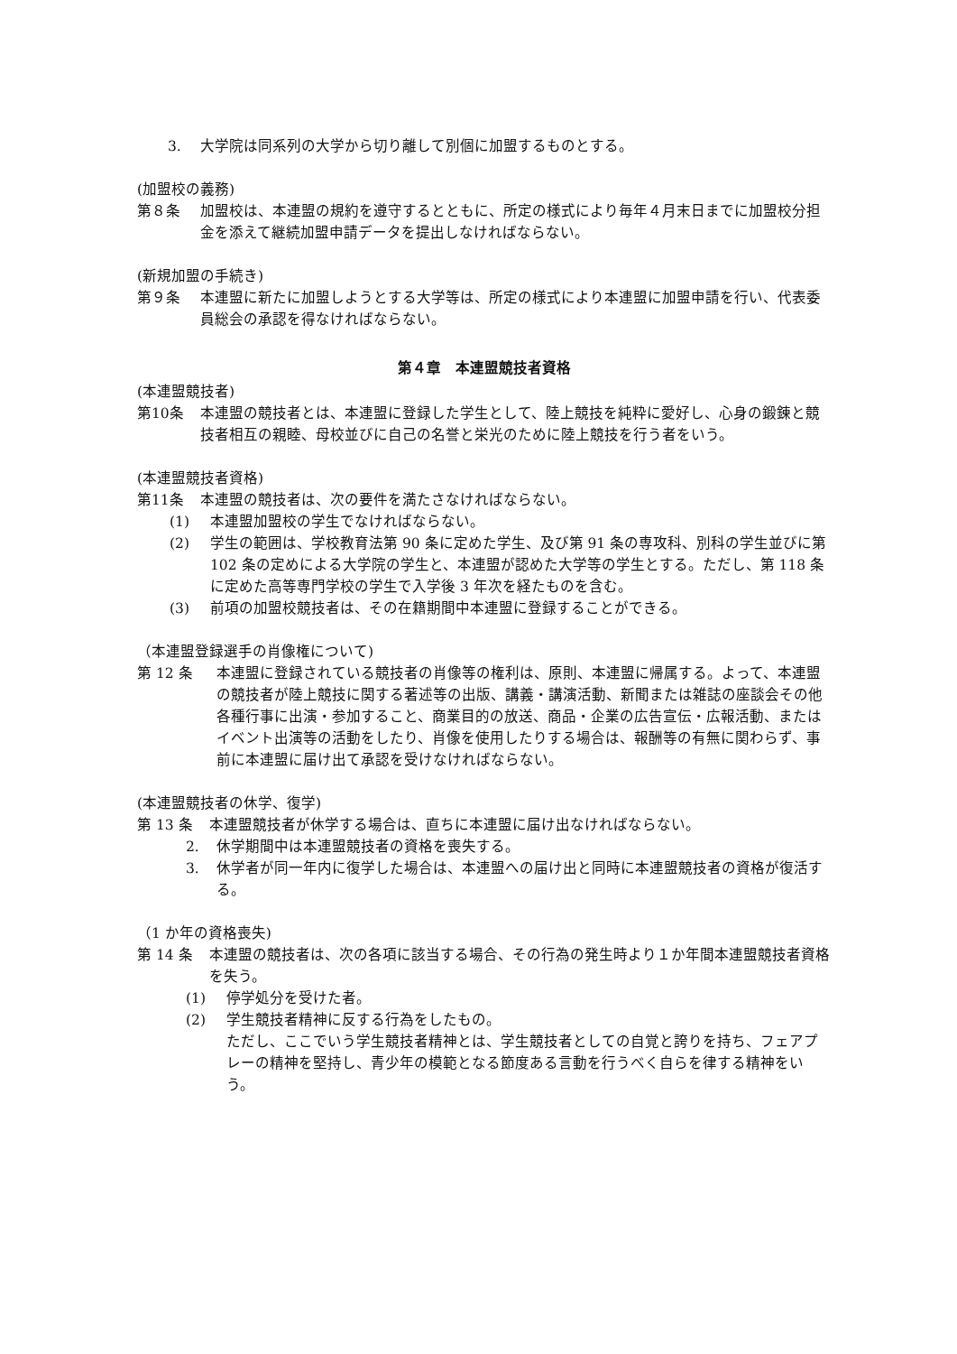3. 大学院は同系列の大学から切り離して別個に加盟するものとする。
(加盟校の義務)
第８条 加盟校は、本連盟の規約を遵守するとともに、所定の様式により毎年４月末日までに加盟校分担金を添えて継続加盟申請データを提出しなければならない。
(新規加盟の手続き)
第９条 本連盟に新たに加盟しようとする大学等は、所定の様式により本連盟に加盟申請を行い、代表委員総会の承認を得なければならない。
第４章　本連盟競技者資格
(本連盟競技者)
第10条 本連盟の競技者とは、本連盟に登録した学生として、陸上競技を純粋に愛好し、心身の鍛錬と競技者相互の親睦、母校並びに自己の名誉と栄光のために陸上競技を行う者をいう。
(本連盟競技者資格)
第11条 本連盟の競技者は、次の要件を満たさなければならない。
(1) 本連盟加盟校の学生でなければならない。
(2) 学生の範囲は、学校教育法第 90 条に定めた学生、及び第 91 条の専攻科、別科の学生並びに第 102 条の定めによる大学院の学生と、本連盟が認めた大学等の学生とする。ただし、第 118 条に定めた高等専門学校の学生で入学後 3 年次を経たものを含む。
(3) 前項の加盟校競技者は、その在籍期間中本連盟に登録することができる。
（本連盟登録選手の肖像権について)
第 12 条 本連盟に登録されている競技者の肖像等の権利は、原則、本連盟に帰属する。よって、本連盟の競技者が陸上競技に関する著述等の出版、講義・講演活動、新聞または雑誌の座談会その他各種行事に出演・参加すること、商業目的の放送、商品・企業の広告宣伝・広報活動、またはイベント出演等の活動をしたり、肖像を使用したりする場合は、報酬等の有無に関わらず、事前に本連盟に届け出て承認を受けなければならない。
(本連盟競技者の休学、復学)
第 13 条 本連盟競技者が休学する場合は、直ちに本連盟に届け出なければならない。
2. 休学期間中は本連盟競技者の資格を喪失する。
3. 休学者が同一年内に復学した場合は、本連盟への届け出と同時に本連盟競技者の資格が復活する。
（1 か年の資格喪失)
第 14 条 本連盟の競技者は、次の各項に該当する場合、その行為の発生時より１か年間本連盟競技者資格を失う。
(1) 停学処分を受けた者。
(2) 学生競技者精神に反する行為をしたもの。
ただし、ここでいう学生競技者精神とは、学生競技者としての自覚と誇りを持ち、フェアプレーの精神を堅持し、青少年の模範となる節度ある言動を行うべく自らを律する精神をいう。